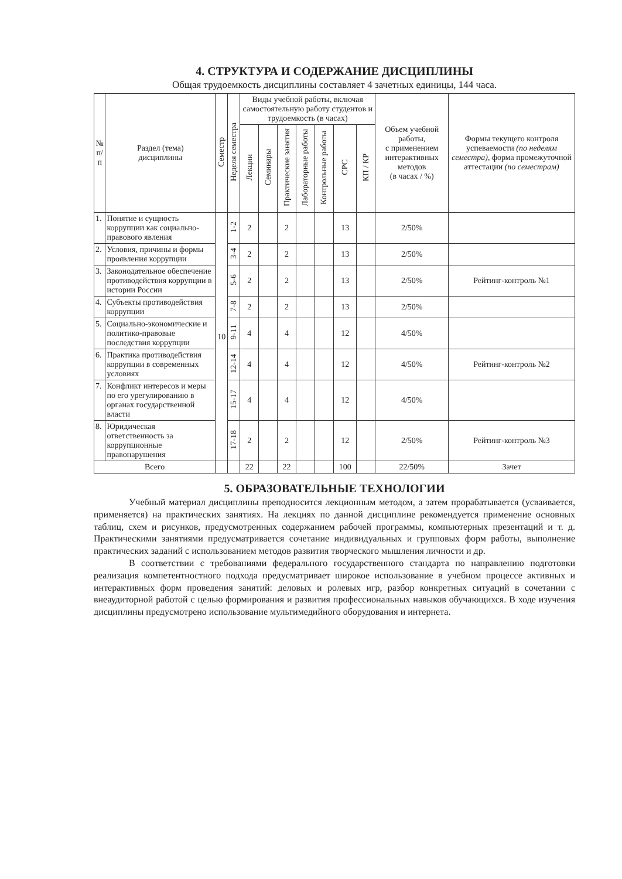4. СТРУКТУРА И СОДЕРЖАНИЕ ДИСЦИПЛИНЫ
Общая трудоемкость дисциплины составляет 4 зачетных единицы, 144 часа.
| № п/п | Раздел (тема) дисциплины | Семестр | Неделя семестра | Виды учебной работы, включая самостоятельную работу студентов и трудоемкость (в часах) | | | | | | | Объем учебной работы, с применением интерактивных методов (в часах / %) | Формы текущего контроля успеваемости (по неделям семестра), форма промежуточной аттестации (по семестрам) |
| --- | --- | --- | --- | --- | --- | --- | --- | --- | --- | --- | --- | --- |
| | | | | Лекции | Семинары | Практические занятия | Лабораторные работы | Контрольные работы | СРС | КП / КР | | |
| 1. | Понятие и сущность коррупции как социально-правового явления | 10 | 1-2 | 2 | | 2 | | | 13 | | 2/50% | |
| 2. | Условия, причины и формы проявления коррупции | | 3-4 | 2 | | 2 | | | 13 | | 2/50% | |
| 3. | Законодательное обеспечение противодействия коррупции в истории России | | 5-6 | 2 | | 2 | | | 13 | | 2/50% | Рейтинг-контроль №1 |
| 4. | Субъекты противодействия коррупции | | 7-8 | 2 | | 2 | | | 13 | | 2/50% | |
| 5. | Социально-экономические и политико-правовые последствия коррупции | | 9-11 | 4 | | 4 | | | 12 | | 4/50% | |
| 6. | Практика противодействия коррупции в современных условиях | | 12-14 | 4 | | 4 | | | 12 | | 4/50% | Рейтинг-контроль №2 |
| 7. | Конфликт интересов и меры по его урегулированию в органах государственной власти | | 15-17 | 4 | | 4 | | | 12 | | 4/50% | |
| 8. | Юридическая ответственность за коррупционные правонарушения | | 17-18 | 2 | | 2 | | | 12 | | 2/50% | Рейтинг-контроль №3 |
| Всего | | | | 22 | | 22 | | | 100 | | 22/50% | Зачет |
5. ОБРАЗОВАТЕЛЬНЫЕ ТЕХНОЛОГИИ
Учебный материал дисциплины преподносится лекционным методом, а затем прорабатывается (усваивается, применяется) на практических занятиях. На лекциях по данной дисциплине рекомендуется применение основных таблиц, схем и рисунков, предусмотренных содержанием рабочей программы, компьютерных презентаций и т. д. Практическими занятиями предусматривается сочетание индивидуальных и групповых форм работы, выполнение практических заданий с использованием методов развития творческого мышления личности и др.
В соответствии с требованиями федерального государственного стандарта по направлению подготовки реализация компетентностного подхода предусматривает широкое использование в учебном процессе активных и интерактивных форм проведения занятий: деловых и ролевых игр, разбор конкретных ситуаций в сочетании с внеаудиторной работой с целью формирования и развития профессиональных навыков обучающихся. В ходе изучения дисциплины предусмотрено использование мультимедийного оборудования и интернета.